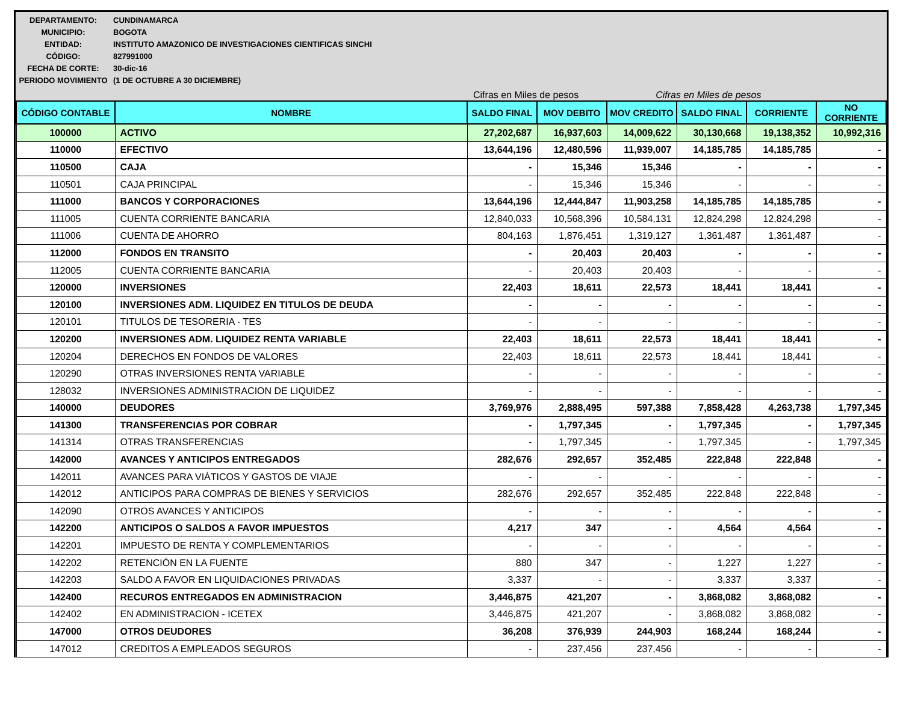| DEPARTAMENTO: | CUNDINAMARCA |
| MUNICIPIO: | BOGOTA |
| ENTIDAD: | INSTITUTO AMAZONICO DE INVESTIGACIONES CIENTIFICAS SINCHI |
| CÓDIGO: | 827991000 |
| FECHA DE CORTE: | 30-dic-16 |
| PERIODO MOVIMIENTO | (1 DE OCTUBRE A 30 DICIEMBRE) |
Cifras en Miles de pesos Cifras en Miles de pesos
| CÓDIGO CONTABLE | NOMBRE | SALDO FINAL | MOV DEBITO | MOV CREDITO | SALDO FINAL | CORRIENTE | NO CORRIENTE |
| --- | --- | --- | --- | --- | --- | --- | --- |
| 100000 | ACTIVO | 27,202,687 | 16,937,603 | 14,009,622 | 30,130,668 | 19,138,352 | 10,992,316 |
| 110000 | EFECTIVO | 13,644,196 | 12,480,596 | 11,939,007 | 14,185,785 | 14,185,785 | - |
| 110500 | CAJA | - | 15,346 | 15,346 | - | - | - |
| 110501 | CAJA PRINCIPAL | - | 15,346 | 15,346 | - | - | - |
| 111000 | BANCOS Y CORPORACIONES | 13,644,196 | 12,444,847 | 11,903,258 | 14,185,785 | 14,185,785 | - |
| 111005 | CUENTA CORRIENTE BANCARIA | 12,840,033 | 10,568,396 | 10,584,131 | 12,824,298 | 12,824,298 | - |
| 111006 | CUENTA DE AHORRO | 804,163 | 1,876,451 | 1,319,127 | 1,361,487 | 1,361,487 | - |
| 112000 | FONDOS EN TRANSITO | - | 20,403 | 20,403 | - | - | - |
| 112005 | CUENTA CORRIENTE BANCARIA | - | 20,403 | 20,403 | - | - | - |
| 120000 | INVERSIONES | 22,403 | 18,611 | 22,573 | 18,441 | 18,441 | - |
| 120100 | INVERSIONES ADM. LIQUIDEZ EN TITULOS DE DEUDA | - | - | - | - | - | - |
| 120101 | TITULOS DE TESORERIA - TES | - | - | - | - | - | - |
| 120200 | INVERSIONES ADM. LIQUIDEZ RENTA VARIABLE | 22,403 | 18,611 | 22,573 | 18,441 | 18,441 | - |
| 120204 | DERECHOS EN FONDOS DE VALORES | 22,403 | 18,611 | 22,573 | 18,441 | 18,441 | - |
| 120290 | OTRAS INVERSIONES RENTA VARIABLE | - | - | - | - | - | - |
| 128032 | INVERSIONES ADMINISTRACION DE LIQUIDEZ | - | - | - | - | - | - |
| 140000 | DEUDORES | 3,769,976 | 2,888,495 | 597,388 | 7,858,428 | 4,263,738 | 1,797,345 |
| 141300 | TRANSFERENCIAS POR COBRAR | - | 1,797,345 | - | 1,797,345 | - | 1,797,345 |
| 141314 | OTRAS TRANSFERENCIAS | - | 1,797,345 | - | 1,797,345 | - | 1,797,345 |
| 142000 | AVANCES Y ANTICIPOS ENTREGADOS | 282,676 | 292,657 | 352,485 | 222,848 | 222,848 | - |
| 142011 | AVANCES PARA VIÁTICOS Y GASTOS DE VIAJE | - | - | - | - | - | - |
| 142012 | ANTICIPOS PARA COMPRAS DE BIENES Y SERVICIOS | 282,676 | 292,657 | 352,485 | 222,848 | 222,848 | - |
| 142090 | OTROS AVANCES Y ANTICIPOS | - | - | - | - | - | - |
| 142200 | ANTICIPOS O SALDOS A FAVOR IMPUESTOS | 4,217 | 347 | - | 4,564 | 4,564 | - |
| 142201 | IMPUESTO DE RENTA Y COMPLEMENTARIOS | - | - | - | - | - | - |
| 142202 | RETENCIÓN EN LA FUENTE | 880 | 347 | - | 1,227 | 1,227 | - |
| 142203 | SALDO A FAVOR EN LIQUIDACIONES PRIVADAS | 3,337 | - | - | 3,337 | 3,337 | - |
| 142400 | RECUROS ENTREGADOS EN ADMINISTRACION | 3,446,875 | 421,207 | - | 3,868,082 | 3,868,082 | - |
| 142402 | EN ADMINISTRACION - ICETEX | 3,446,875 | 421,207 | - | 3,868,082 | 3,868,082 | - |
| 147000 | OTROS DEUDORES | 36,208 | 376,939 | 244,903 | 168,244 | 168,244 | - |
| 147012 | CREDITOS A EMPLEADOS SEGUROS | - | 237,456 | 237,456 | - | - | - |